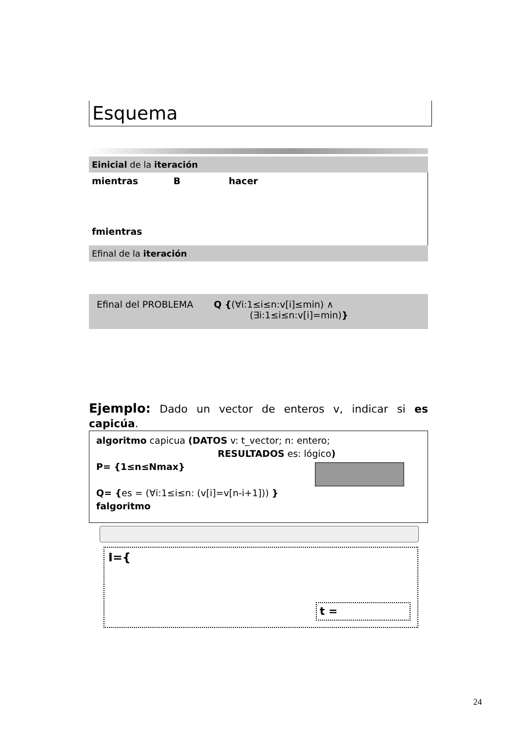Esquema
Einicial de la iteración
mientras B hacer
fmientras
Efinal de la iteración
Efinal del PROBLEMA Q {(∀i:1≤i≤n:v[i]≤min) ∧
(∃i:1≤i≤n:v[i]=min)}
Ejemplo: Dado un vector de enteros v, indicar si es capicúa.
algoritmo capicua (DATOS v: t_vector; n: entero;
RESULTADOS es: lógico)
P= {1≤n≤Nmax}
Q= {es = (∀i:1≤i≤n: (v[i]=v[n-i+1])) }
falgoritmo
I={
t =
24